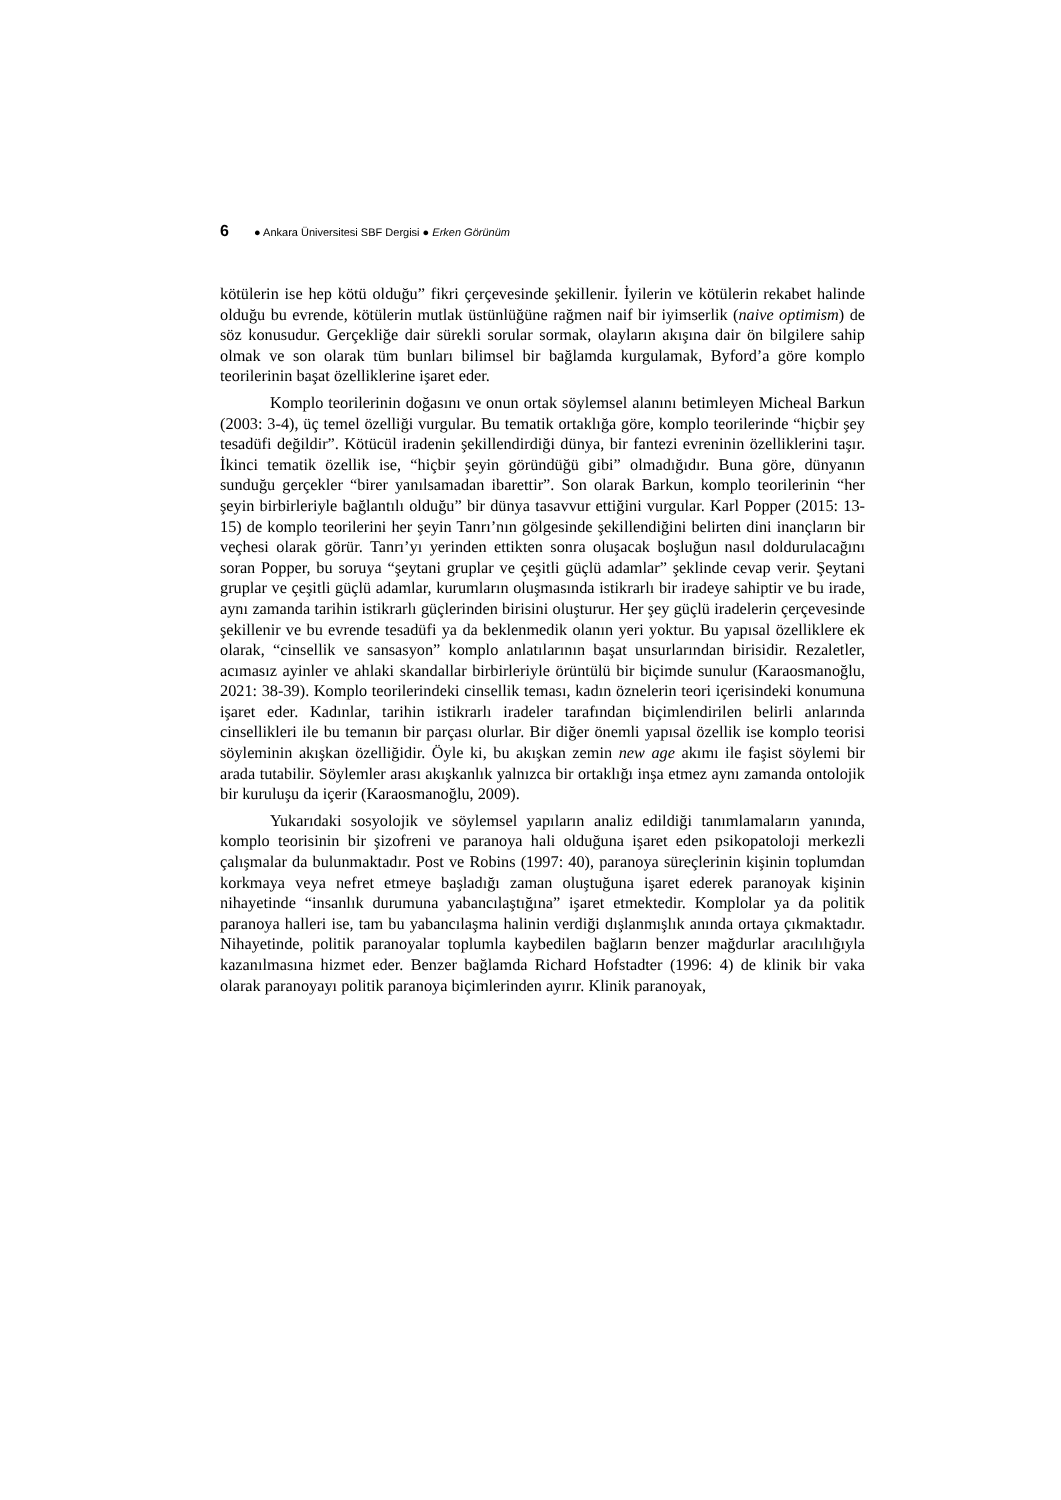6 ● Ankara Üniversitesi SBF Dergisi ● Erken Görünüm
kötülerin ise hep kötü olduğu” fikri çerçevesinde şekillenir. İyilerin ve kötülerin rekabet halinde olduğu bu evrende, kötülerin mutlak üstünlüğüne rağmen naif bir iyimserlik (naive optimism) de söz konusudur. Gerçekliğe dair sürekli sorular sormak, olayların akışına dair ön bilgilere sahip olmak ve son olarak tüm bunları bilimsel bir bağlamda kurgulamak, Byford’a göre komplo teorilerinin başat özelliklerine işaret eder.
Komplo teorilerinin doğasını ve onun ortak söylemsel alanını betimleyen Micheal Barkun (2003: 3-4), üç temel özelliği vurgular. Bu tematik ortaklığa göre, komplo teorilerinde “hiçbir şey tesadüfi değildir”. Kötücül iradenin şekillendirdiği dünya, bir fantezi evreninin özelliklerini taşır. İkinci tematik özellik ise, “hiçbir şeyin göründüğü gibi” olmadığıdır. Buna göre, dünyanın sunduğu gerçekler “birer yanılsamadan ibarettir”. Son olarak Barkun, komplo teorilerinin “her şeyin birbirleriyle bağlantılı olduğu” bir dünya tasavvur ettiğini vurgular. Karl Popper (2015: 13-15) de komplo teorilerini her şeyin Tanrı’nın gölgesinde şekillendiğini belirten dini inançların bir veçhesi olarak görür. Tanrı’yı yerinden ettikten sonra oluşacak boşluğun nasıl doldurulacağını soran Popper, bu soruya “şeytani gruplar ve çeşitli güçlü adamlar” şeklinde cevap verir. Şeytani gruplar ve çeşitli güçlü adamlar, kurumların oluşmasında istikrarlı bir iradeye sahiptir ve bu irade, aynı zamanda tarihin istikrarlı güçlerinden birisini oluşturur. Her şey güçlü iradelerin çerçevesinde şekillenir ve bu evrende tesadüfi ya da beklenmedik olanın yeri yoktur. Bu yapısal özelliklere ek olarak, “cinsellik ve sansasyon” komplo anlatılarının başat unsurlarından birisidir. Rezaletler, acımasız ayinler ve ahlaki skandallar birbirleriyle örüntülü bir biçimde sunulur (Karaosmanoğlu, 2021: 38-39). Komplo teorilerindeki cinsellik teması, kadın öznelerin teori içerisindeki konumuna işaret eder. Kadınlar, tarihin istikrarlı iradeler tarafından biçimlendirilen belirli anlarında cinsellikleri ile bu temanın bir parçası olurlar. Bir diğer önemli yapısal özellik ise komplo teorisi söyleminin akışkan özelliğidir. Öyle ki, bu akışkan zemin new age akımı ile faşist söylemi bir arada tutabilir. Söylemler arası akışkanlık yalnızca bir ortaklığı inşa etmez aynı zamanda ontolojik bir kuruluşu da içerir (Karaosmanoğlu, 2009).
Yukarıdaki sosyolojik ve söylemsel yapıların analiz edildiği tanımlamaların yanında, komplo teorisinin bir şizofreni ve paranoya hali olduğuna işaret eden psikopatoloji merkezli çalışmalar da bulunmaktadır. Post ve Robins (1997: 40), paranoya süreçlerinin kişinin toplumdan korkmaya veya nefret etmeye başladığı zaman oluştuğuna işaret ederek paranoyak kişinin nihayetinde “insanlık durumuna yabancılaştığına” işaret etmektedir. Komplolar ya da politik paranoya halleri ise, tam bu yabancılaşma halinin verdiği dışlanmışlık anında ortaya çıkmaktadır. Nihayetinde, politik paranoyalar toplumla kaybedilen bağların benzer mağdurlar aracılılığıyla kazanılmasına hizmet eder. Benzer bağlamda Richard Hofstadter (1996: 4) de klinik bir vaka olarak paranoyayı politik paranoya biçimlerinden ayırır. Klinik paranoyak,